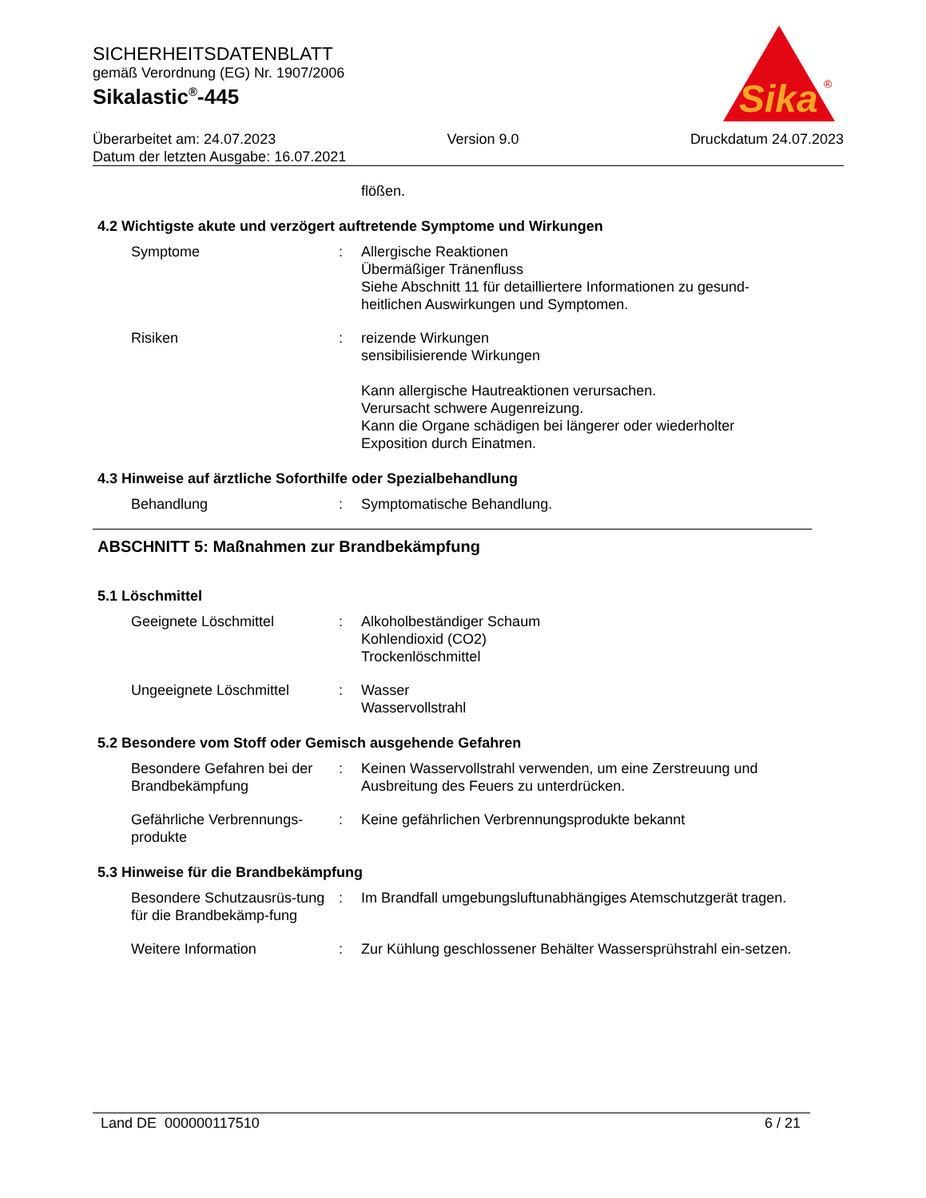SICHERHEITSDATENBLATT
gemäß Verordnung (EG) Nr. 1907/2006
Sikalastic<sup>®</sup>-445
Sika
®
Überarbeitet am: 24.07.2023 Version 9.0 Druckdatum 24.07.2023
Datum der letzten Ausgabe: 16.07.2021
flößen.
4.2 Wichtigste akute und verzögert auftretende Symptome und Wirkungen
Symptome : Allergische Reaktionen
Übermäßiger Tränenfluss
Siehe Abschnitt 11 für detailliertere Informationen zu gesund-heitlichen Auswirkungen und Symptomen.
Risiken : reizende Wirkungen
sensibilisierende Wirkungen
Kann allergische Hautreaktionen verursachen.
Verursacht schwere Augenreizung.
Kann die Organe schädigen bei längerer oder wiederholter Exposition durch Einatmen.
4.3 Hinweise auf ärztliche Soforthilfe oder Spezialbehandlung
Behandlung : Symptomatische Behandlung.
ABSCHNITT 5: Maßnahmen zur Brandbekämpfung
5.1 Löschmittel
Geeignete Löschmittel : Alkoholbeständiger Schaum
Kohlendioxid (CO2)
Trockenlöschmittel
Ungeeignete Löschmittel : Wasser
Wasservollstrahl
5.2 Besondere vom Stoff oder Gemisch ausgehende Gefahren
Besondere Gefahren bei der Brandbekämpfung
: Keinen Wasservollstrahl verwenden, um eine Zerstreuung und Ausbreitung des Feuers zu unterdrücken.
Gefährliche Verbrennungs-produkte
: Keine gefährlichen Verbrennungsprodukte bekannt
5.3 Hinweise für die Brandbekämpfung
Besondere Schutzausrüs-tung für die Brandbekämp-fung
: Im Brandfall umgebungsluftunabhängiges Atemschutzgerät tragen.
Weitere Information : Zur Kühlung geschlossener Behälter Wassersprühstrahl ein-setzen.
Land DE 000000117510 6 / 21